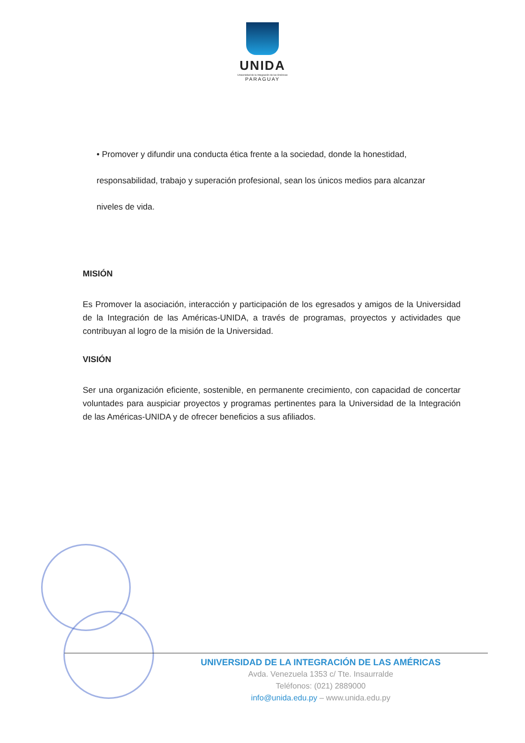UNIDA
Universidad de la Integración de las Américas
PARAGUAY
• Promover y difundir una conducta ética frente a la sociedad, donde la honestidad, responsabilidad, trabajo y superación profesional, sean los únicos medios para alcanzar niveles de vida.
MISIÓN
Es Promover la asociación, interacción y participación de los egresados y amigos de la Universidad de la Integración de las Américas-UNIDA, a través de programas, proyectos y actividades que contribuyan al logro de la misión de la Universidad.
VISIÓN
Ser una organización eficiente, sostenible, en permanente crecimiento, con capacidad de concertar voluntades para auspiciar proyectos y programas pertinentes para la Universidad de la Integración de las Américas-UNIDA y de ofrecer beneficios a sus afiliados.
UNIVERSIDAD DE LA INTEGRACIÓN DE LAS AMÉRICAS
Avda. Venezuela 1353 c/ Tte. Insaurralde
Teléfonos: (021) 2889000
info@unida.edu.py – www.unida.edu.py